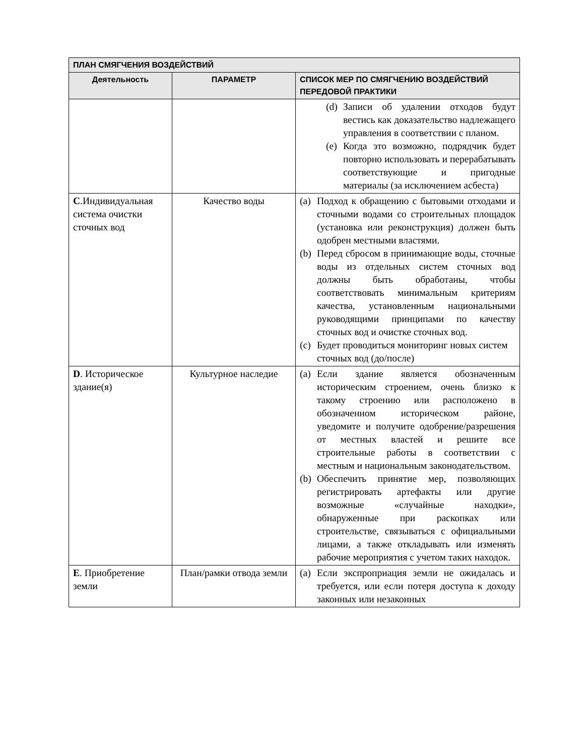| ПЛАН СМЯГЧЕНИЯ ВОЗДЕЙСТВИЙ | | |
| --- | --- | --- |
| Деятельность | ПАРАМЕТР | СПИСОК МЕР ПО СМЯГЧЕНИЮ ВОЗДЕЙСТВИЙ ПЕРЕДОВОЙ ПРАКТИКИ |
| | | (d) Записи об удалении отходов будут вестись как доказательство надлежащего управления в соответствии с планом. (e) Когда это возможно, подрядчик будет повторно использовать и перерабатывать соответствующие и пригодные материалы (за исключением асбеста) |
| C .Индивидуальная система очистки сточных вод | Качество воды | (a) Подход к обращению с бытовыми отходами и сточными водами со строительных площадок (установка или реконструкция) должен быть одобрен местными властями. (b) Перед сбросом в принимающие воды, сточные воды из отдельных систем сточных вод должны быть обработаны, чтобы соответствовать минимальным критериям качества, установленным национальными руководящими принципами по качеству сточных вод и очистке сточных вод. (c) Будет проводиться мониторинг новых систем сточных вод (до/после) |
| D . Историческое здание(я) | Культурное наследие | (a) Если здание является обозначенным историческим строением, очень близко к такому строению или расположено в обозначенном историческом районе, уведомите и получите одобрение/разрешения от местных властей и решите все строительные работы в соответствии с местным и национальным законодательством. (b) Обеспечить принятие мер, позволяющих регистрировать артефакты или другие возможные «случайные находки», обнаруженные при раскопках или строительстве, связываться с официальными лицами, а также откладывать или изменять рабочие мероприятия с учетом таких находок. |
| E . Приобретение земли | План/рамки отвода земли | (a) Если экспроприация земли не ожидалась и требуется, или если потеря доступа к доходу законных или незаконных |